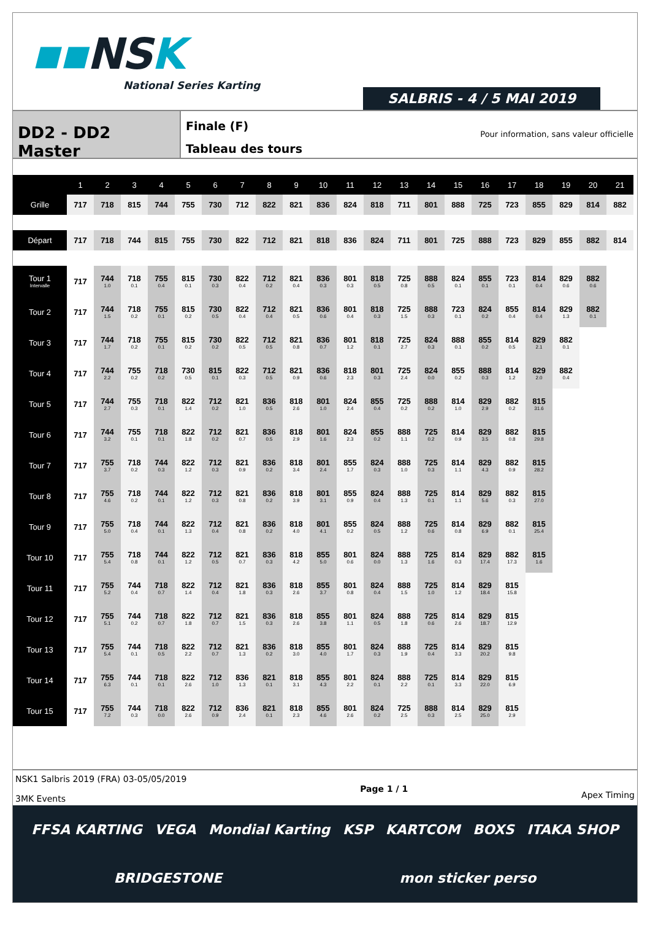▪▪NSK
National Series Karting
SALBRIS - 4 / 5 MAI 2019
DD2 - DD2 Master
Finale (F)
Tableau des tours
Pour information, sans valeur officielle
| | 1 | 2 | 3 | 4 | 5 | 6 | 7 | 8 | 9 | 10 | 11 | 12 | 13 | 14 | 15 | 16 | 17 | 18 | 19 | 20 | 21 |
| --- | --- | --- | --- | --- | --- | --- | --- | --- | --- | --- | --- | --- | --- | --- | --- | --- | --- | --- | --- | --- | --- |
| Grille | 717 | 718 | 815 | 744 | 755 | 730 | 712 | 822 | 821 | 836 | 824 | 818 | 711 | 801 | 888 | 725 | 723 | 855 | 829 | 814 | 882 |
| Départ | 717 | 718 | 744 | 815 | 755 | 730 | 822 | 712 | 821 | 818 | 836 | 824 | 711 | 801 | 725 | 888 | 723 | 829 | 855 | 882 | 814 |
| Tour 1 Intervalle | 717 | 744 1.0 | 718 0.1 | 755 0.4 | 815 0.1 | 730 0.3 | 822 0.4 | 712 0.2 | 821 0.4 | 836 0.3 | 801 0.3 | 818 0.5 | 725 0.8 | 888 0.5 | 824 0.1 | 855 0.1 | 723 0.1 | 814 0.4 | 829 0.6 | 882 0.6 | |
| Tour 2 | 717 | 744 1.5 | 718 0.2 | 755 0.1 | 815 0.2 | 730 0.5 | 822 0.4 | 712 0.4 | 821 0.5 | 836 0.6 | 801 0.4 | 818 0.3 | 725 1.5 | 888 0.3 | 723 0.1 | 824 0.2 | 855 0.4 | 814 0.4 | 829 1.3 | 882 0.1 | |
| Tour 3 | 717 | 744 1.7 | 718 0.2 | 755 0.1 | 815 0.2 | 730 0.2 | 822 0.5 | 712 0.5 | 821 0.8 | 836 0.7 | 801 1.2 | 818 0.1 | 725 2.7 | 824 0.3 | 888 0.1 | 855 0.2 | 814 0.5 | 829 2.1 | 882 0.1 | | |
| Tour 4 | 717 | 744 2.2 | 755 0.2 | 718 0.2 | 730 0.5 | 815 0.1 | 822 0.3 | 712 0.5 | 821 0.9 | 836 0.6 | 818 2.3 | 801 0.3 | 725 2.4 | 824 0.0 | 855 0.2 | 888 0.3 | 814 1.2 | 829 2.0 | 882 0.4 | | |
| Tour 5 | 717 | 744 2.7 | 755 0.3 | 718 0.1 | 822 1.4 | 712 0.2 | 821 1.0 | 836 0.5 | 818 2.6 | 801 1.0 | 824 2.4 | 855 0.4 | 725 0.2 | 888 0.2 | 814 1.0 | 829 2.9 | 882 0.2 | 815 31.6 | | | |
| Tour 6 | 717 | 744 3.2 | 755 0.1 | 718 0.1 | 822 1.8 | 712 0.2 | 821 0.7 | 836 0.5 | 818 2.9 | 801 1.6 | 824 2.3 | 855 0.2 | 888 1.1 | 725 0.2 | 814 0.9 | 829 3.5 | 882 0.8 | 815 29.8 | | | |
| Tour 7 | 717 | 755 3.7 | 718 0.2 | 744 0.3 | 822 1.2 | 712 0.3 | 821 0.9 | 836 0.2 | 818 3.4 | 801 2.4 | 855 1.7 | 824 0.3 | 888 1.0 | 725 0.3 | 814 1.1 | 829 4.3 | 882 0.9 | 815 28.2 | | | |
| Tour 8 | 717 | 755 4.6 | 718 0.2 | 744 0.1 | 822 1.2 | 712 0.3 | 821 0.8 | 836 0.2 | 818 3.9 | 801 3.1 | 855 0.9 | 824 0.4 | 888 1.3 | 725 0.1 | 814 1.1 | 829 5.6 | 882 0.3 | 815 27.0 | | | |
| Tour 9 | 717 | 755 5.0 | 718 0.4 | 744 0.1 | 822 1.3 | 712 0.4 | 821 0.8 | 836 0.2 | 818 4.0 | 801 4.1 | 855 0.2 | 824 0.5 | 888 1.2 | 725 0.6 | 814 0.8 | 829 6.9 | 882 0.1 | 815 25.4 | | | |
| Tour 10 | 717 | 755 5.4 | 718 0.8 | 744 0.1 | 822 1.2 | 712 0.5 | 821 0.7 | 836 0.3 | 818 4.2 | 855 5.0 | 801 0.6 | 824 0.0 | 888 1.3 | 725 1.6 | 814 0.3 | 829 17.4 | 882 17.3 | 815 1.6 | | | |
| Tour 11 | 717 | 755 5.2 | 744 0.4 | 718 0.7 | 822 1.4 | 712 0.4 | 821 1.8 | 836 0.3 | 818 2.6 | 855 3.7 | 801 0.8 | 824 0.4 | 888 1.5 | 725 1.0 | 814 1.2 | 829 18.4 | 815 15.8 | | | | |
| Tour 12 | 717 | 755 5.1 | 744 0.2 | 718 0.7 | 822 1.8 | 712 0.7 | 821 1.5 | 836 0.3 | 818 2.6 | 855 3.8 | 801 1.1 | 824 0.5 | 888 1.8 | 725 0.6 | 814 2.6 | 829 18.7 | 815 12.9 | | | | |
| Tour 13 | 717 | 755 5.4 | 744 0.1 | 718 0.5 | 822 2.2 | 712 0.7 | 821 1.3 | 836 0.2 | 818 3.0 | 855 4.0 | 801 1.7 | 824 0.3 | 888 1.9 | 725 0.4 | 814 3.3 | 829 20.2 | 815 9.8 | | | | |
| Tour 14 | 717 | 755 6.3 | 744 0.1 | 718 0.1 | 822 2.6 | 712 1.0 | 836 1.3 | 821 0.1 | 818 3.1 | 855 4.3 | 801 2.2 | 824 0.1 | 888 2.2 | 725 0.1 | 814 3.3 | 829 22.0 | 815 6.9 | | | | |
| Tour 15 | 717 | 755 7.2 | 744 0.3 | 718 0.0 | 822 2.6 | 712 0.9 | 836 2.4 | 821 0.1 | 818 2.3 | 855 4.6 | 801 2.6 | 824 0.2 | 725 2.5 | 888 0.3 | 814 2.5 | 829 25.0 | 815 2.9 | | | | |
NSK1 Salbris 2019 (FRA) 03-05/05/2019
3MK Events
Page 1 / 1
Apex Timing
FFSA KARTING VEGA Mondial Karting KSP KARTCOM BOXS ITAKA SHOP BRIDGESTONE mon sticker perso